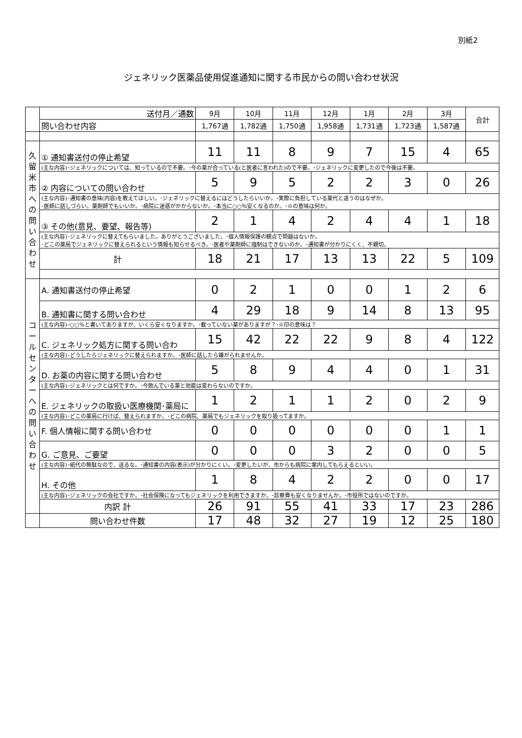別紙2
ジェネリック医薬品使用促進通知に関する市民からの問い合わせ状況
| | 送付月／通数 | 9月 | 10月 | 11月 | 12月 | 1月 | 2月 | 3月 | 合計 |
| | 問い合わせ内容 | 1,767通 | 1,782通 | 1,750通 | 1,958通 | 1,731通 | 1,723通 | 1,587通 | |
| 久 留 米 市 へ の 問 い 合 わ せ | ① 通知書送付の停止希望 | 11 | 11 | 8 | 9 | 7 | 15 | 4 | 65 |
| | (主な内容)･ジェネリックについては、知っているので不要。･今の薬が合っている(と医者に言われた)ので不要。･ジェネリックに変更したので今後は不要。 | | | | | | | | |
| | ② 内容についての問い合わせ | 5 | 9 | 5 | 2 | 2 | 3 | 0 | 26 |
| | (主な内容)･通知書の意味(内容)を教えてほしい。･ジェネリックに替えるにはどうしたらいいか。･実際に負担している薬代と違うのはなぜか。 ･医師に話しづらい。薬剤師でもいいか。･病院に迷惑がかからないか。･本当に○○％安くなるのか。･※の意味は何か。 | | | | | | | | |
| | ③ その他(意見、要望、報告等) | 2 | 1 | 4 | 2 | 4 | 4 | 1 | 18 |
| | (主な内容)･ジェネリックに替えてもらいました。ありがとうございました。･個人情報保護の観点で問題はないか。 ･どこの薬局でジェネリックに替えられるという情報も知らせるべき。･医者や薬剤師に強制はできないのか。･通知書が分かりにくく、不親切。 | | | | | | | | |
| | 計 | 18 | 21 | 17 | 13 | 13 | 22 | 5 | 109 |
| コ ー ル セ ン タ ー へ の 問 い 合 わ せ | A. 通知書送付の停止希望 | 0 | 2 | 1 | 0 | 0 | 1 | 2 | 6 |
| | B. 通知書に関する問い合わせ | 4 | 29 | 18 | 9 | 14 | 8 | 13 | 95 |
| | (主な内容)･○○％と書いてありますが、いくら安くなりますか。･載っていない薬がありますが？･※印の意味は？ | | | | | | | | |
| | C. ジェネリック処方に関する問い合わ | 15 | 42 | 22 | 22 | 9 | 8 | 4 | 122 |
| | (主な内容)･どうしたらジェネリックに替えられますか。･医師に話したら嫌がられませんか。 | | | | | | | | |
| | D. お薬の内容に関する問い合わせ | 5 | 8 | 9 | 4 | 4 | 0 | 1 | 31 |
| | (主な内容)･ジェネリックとは何ですか。･今飲んでいる薬と効能は変わらないのですか。 | | | | | | | | |
| | E. ジェネリックの取扱い医療機関･薬局に | 1 | 2 | 1 | 1 | 2 | 0 | 2 | 9 |
| | (主な内容)･どこの薬局に行けば、替えられますか。･どこの病院、薬局でもジェネリックを取り扱ってますか。 | | | | | | | | |
| | F. 個人情報に関する問い合わせ | 0 | 0 | 0 | 0 | 0 | 0 | 1 | 1 |
| | G. ご意見、ご要望 | 0 | 0 | 0 | 3 | 2 | 0 | 0 | 5 |
| | (主な内容)･紙代の無駄なので、送るな。･通知書の内容(表示)が分かりにくい。･変更したいが、市からも病院に案内してもらえるといい。 | | | | | | | | |
| | H. その他 | 1 | 8 | 4 | 2 | 2 | 0 | 0 | 17 |
| | (主な内容)･ジェネリックの会社ですか。･社会保険になってもジェネリックを利用できますか。･診察費も安くなりませんか。･市役所ではないのですか。 | | | | | | | | |
| | 内訳 計 | 26 | 91 | 55 | 41 | 33 | 17 | 23 | 286 |
| | 問い合わせ件数 | 17 | 48 | 32 | 27 | 19 | 12 | 25 | 180 |